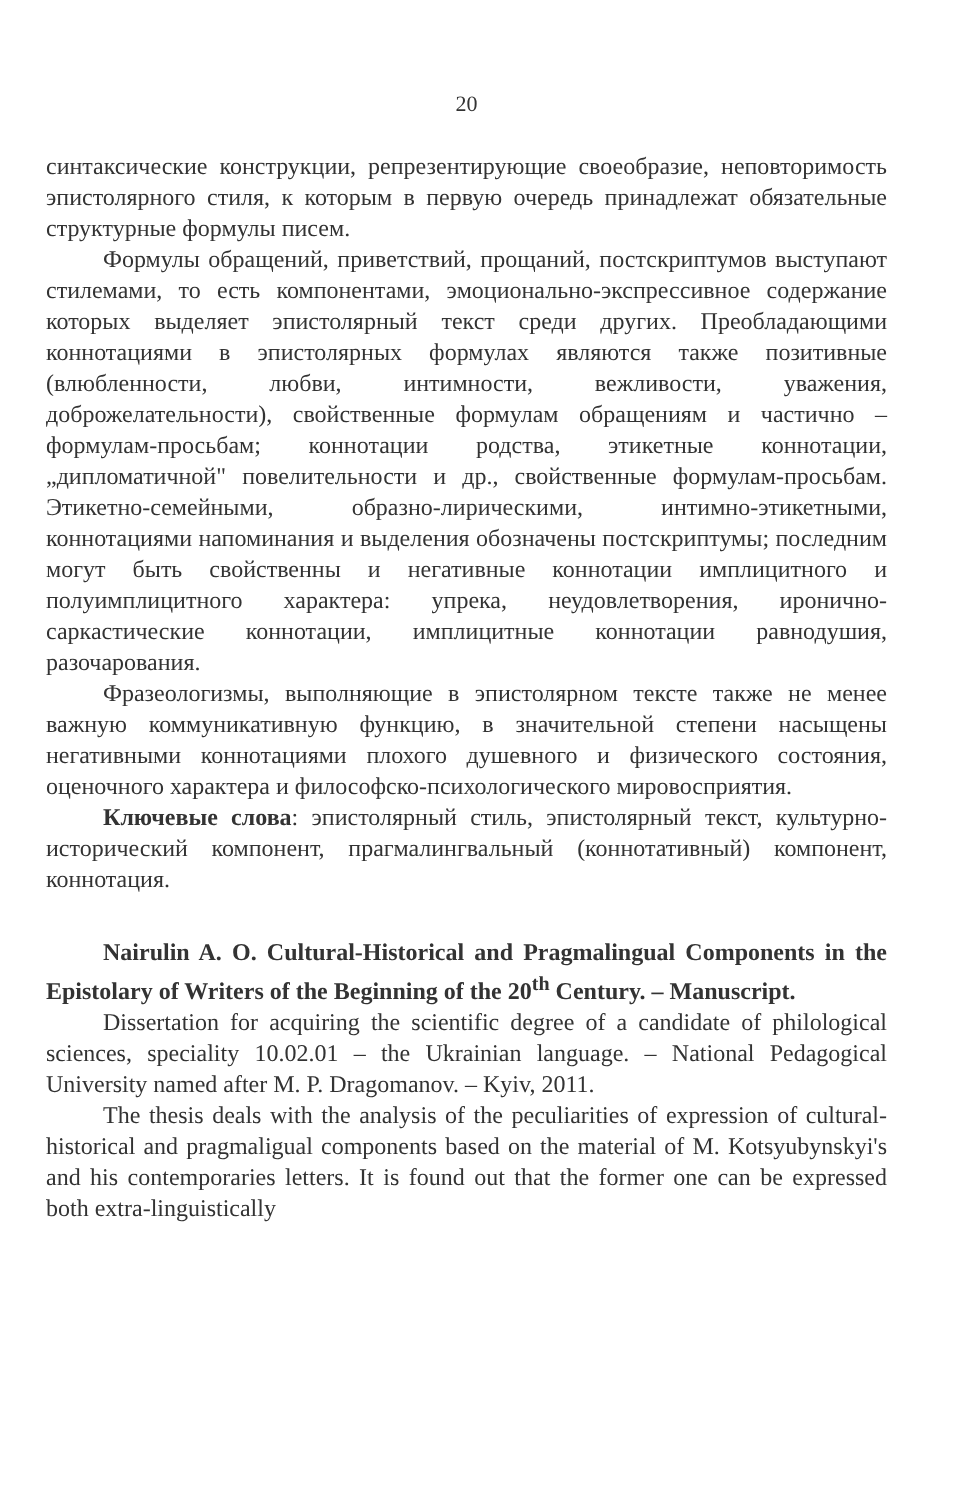20
синтаксические конструкции, репрезентирующие своеобразие, неповторимость эпистолярного стиля, к которым в первую очередь принадлежат обязательные структурные формулы писем.
Формулы обращений, приветствий, прощаний, постскриптумов выступают стилемами, то есть компонентами, эмоционально-экспрессивное содержание которых выделяет эпистолярный текст среди других. Преобладающими коннотациями в эпистолярных формулах являются также позитивные (влюбленности, любви, интимности, вежливости, уважения, доброжелательности), свойственные формулам обращениям и частично – формулам-просьбам; коннотации родства, этикетные коннотации, „дипломатичной" повелительности и др., свойственные формулам-просьбам. Этикетно-семейными, образно-лирическими, интимно-этикетными, коннотациями напоминания и выделения обозначены постскриптумы; последним могут быть свойственны и негативные коннотации имплицитного и полуимплицитного характера: упрека, неудовлетворения, иронично-саркастические коннотации, имплицитные коннотации равнодушия, разочарования.
Фразеологизмы, выполняющие в эпистолярном тексте также не менее важную коммуникативную функцию, в значительной степени насыщены негативными коннотациями плохого душевного и физического состояния, оценочного характера и философско-психологического мировосприятия.
Ключевые слова: эпистолярный стиль, эпистолярный текст, культурно-исторический компонент, прагмалингвальный (коннотативный) компонент, коннотация.
Nairulin A. O. Cultural-Historical and Pragmalingual Components in the Epistolary of Writers of the Beginning of the 20<sup>th</sup> Century. – Manuscript.
Dissertation for acquiring the scientific degree of a candidate of philological sciences, speciality 10.02.01 – the Ukrainian language. – National Pedagogical University named after M. P. Dragomanov. – Kyiv, 2011.
The thesis deals with the analysis of the peculiarities of expression of cultural-historical and pragmaligual components based on the material of M. Kotsyubynskyi's and his contemporaries letters. It is found out that the former one can be expressed both extra-linguistically